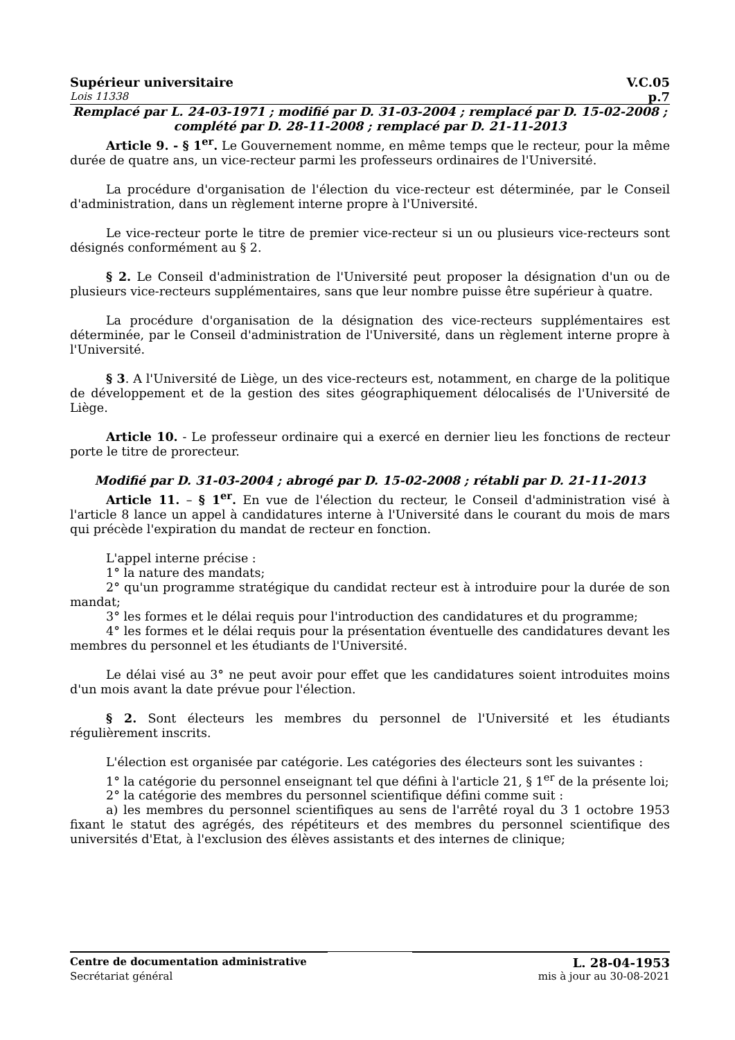Supérieur universitaire V.C.05
Lois 11338 p.7
Remplacé par L. 24-03-1971 ; modifié par D. 31-03-2004 ; remplacé par D. 15-02-2008 ; complété par D. 28-11-2008 ; remplacé par D. 21-11-2013
Article 9. - § 1<sup>er</sup>. Le Gouvernement nomme, en même temps que le recteur, pour la même durée de quatre ans, un vice-recteur parmi les professeurs ordinaires de l'Université.
La procédure d'organisation de l'élection du vice-recteur est déterminée, par le Conseil d'administration, dans un règlement interne propre à l'Université.
Le vice-recteur porte le titre de premier vice-recteur si un ou plusieurs vice-recteurs sont désignés conformément au § 2.
§ 2. Le Conseil d'administration de l'Université peut proposer la désignation d'un ou de plusieurs vice-recteurs supplémentaires, sans que leur nombre puisse être supérieur à quatre.
La procédure d'organisation de la désignation des vice-recteurs supplémentaires est déterminée, par le Conseil d'administration de l'Université, dans un règlement interne propre à l'Université.
§ 3. A l'Université de Liège, un des vice-recteurs est, notamment, en charge de la politique de développement et de la gestion des sites géographiquement délocalisés de l'Université de Liège.
Article 10. - Le professeur ordinaire qui a exercé en dernier lieu les fonctions de recteur porte le titre de prorecteur.
Modifié par D. 31-03-2004 ; abrogé par D. 15-02-2008 ; rétabli par D. 21-11-2013
Article 11. – § 1<sup>er</sup>. En vue de l'élection du recteur, le Conseil d'administration visé à l'article 8 lance un appel à candidatures interne à l'Université dans le courant du mois de mars qui précède l'expiration du mandat de recteur en fonction.
L'appel interne précise :
1° la nature des mandats;
2° qu'un programme stratégique du candidat recteur est à introduire pour la durée de son mandat;
3° les formes et le délai requis pour l'introduction des candidatures et du programme;
4° les formes et le délai requis pour la présentation éventuelle des candidatures devant les membres du personnel et les étudiants de l'Université.
Le délai visé au 3° ne peut avoir pour effet que les candidatures soient introduites moins d'un mois avant la date prévue pour l'élection.
§ 2. Sont électeurs les membres du personnel de l'Université et les étudiants régulièrement inscrits.
L'élection est organisée par catégorie. Les catégories des électeurs sont les suivantes :
1° la catégorie du personnel enseignant tel que défini à l'article 21, § 1<sup>er</sup> de la présente loi;
2° la catégorie des membres du personnel scientifique défini comme suit :
a) les membres du personnel scientifiques au sens de l'arrêté royal du 3 1 octobre 1953 fixant le statut des agrégés, des répétiteurs et des membres du personnel scientifique des universités d'Etat, à l'exclusion des élèves assistants et des internes de clinique;
Centre de documentation administrative L. 28-04-1953
Secrétariat général mis à jour au 30-08-2021